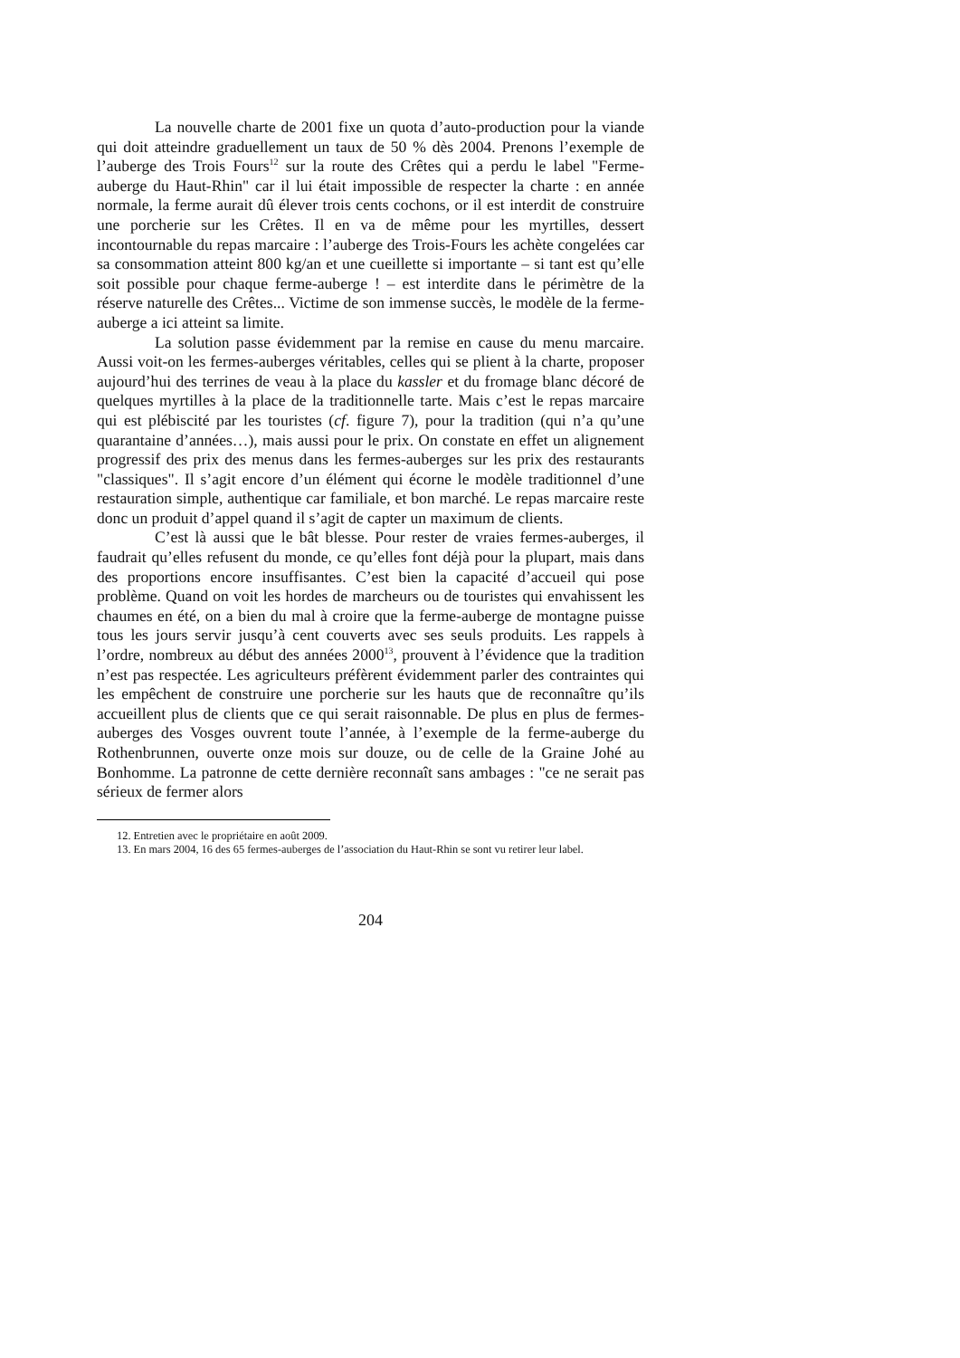La nouvelle charte de 2001 fixe un quota d’auto-production pour la viande qui doit atteindre graduellement un taux de 50 % dès 2004. Prenons l’exemple de l’auberge des Trois Fours<sup>12</sup> sur la route des Crêtes qui a perdu le label "Ferme-auberge du Haut-Rhin" car il lui était impossible de respecter la charte : en année normale, la ferme aurait dû élever trois cents cochons, or il est interdit de construire une porcherie sur les Crêtes. Il en va de même pour les myrtilles, dessert incontournable du repas marcaire : l’auberge des Trois-Fours les achète congelées car sa consommation atteint 800 kg/an et une cueillette si importante – si tant est qu’elle soit possible pour chaque ferme-auberge ! – est interdite dans le périmètre de la réserve naturelle des Crêtes... Victime de son immense succès, le modèle de la ferme-auberge a ici atteint sa limite.
La solution passe évidemment par la remise en cause du menu marcaire. Aussi voit-on les fermes-auberges véritables, celles qui se plient à la charte, proposer aujourd’hui des terrines de veau à la place du kassler et du fromage blanc décoré de quelques myrtilles à la place de la traditionnelle tarte. Mais c’est le repas marcaire qui est plébiscité par les touristes (cf. figure 7), pour la tradition (qui n’a qu’une quarantaine d’années…), mais aussi pour le prix. On constate en effet un alignement progressif des prix des menus dans les fermes-auberges sur les prix des restaurants "classiques". Il s’agit encore d’un élément qui écorne le modèle traditionnel d’une restauration simple, authentique car familiale, et bon marché. Le repas marcaire reste donc un produit d’appel quand il s’agit de capter un maximum de clients.
C’est là aussi que le bât blesse. Pour rester de vraies fermes-auberges, il faudrait qu’elles refusent du monde, ce qu’elles font déjà pour la plupart, mais dans des proportions encore insuffisantes. C’est bien la capacité d’accueil qui pose problème. Quand on voit les hordes de marcheurs ou de touristes qui envahissent les chaumes en été, on a bien du mal à croire que la ferme-auberge de montagne puisse tous les jours servir jusqu’à cent couverts avec ses seuls produits. Les rappels à l’ordre, nombreux au début des années 2000<sup>13</sup>, prouvent à l’évidence que la tradition n’est pas respectée. Les agriculteurs préfèrent évidemment parler des contraintes qui les empêchent de construire une porcherie sur les hauts que de reconnaître qu’ils accueillent plus de clients que ce qui serait raisonnable. De plus en plus de fermes-auberges des Vosges ouvrent toute l’année, à l’exemple de la ferme-auberge du Rothenbrunnen, ouverte onze mois sur douze, ou de celle de la Graine Johé au Bonhomme. La patronne de cette dernière reconnaît sans ambages : "ce ne serait pas sérieux de fermer alors
12. Entretien avec le propriétaire en août 2009.
13. En mars 2004, 16 des 65 fermes-auberges de l’association du Haut-Rhin se sont vu retirer leur label.
204